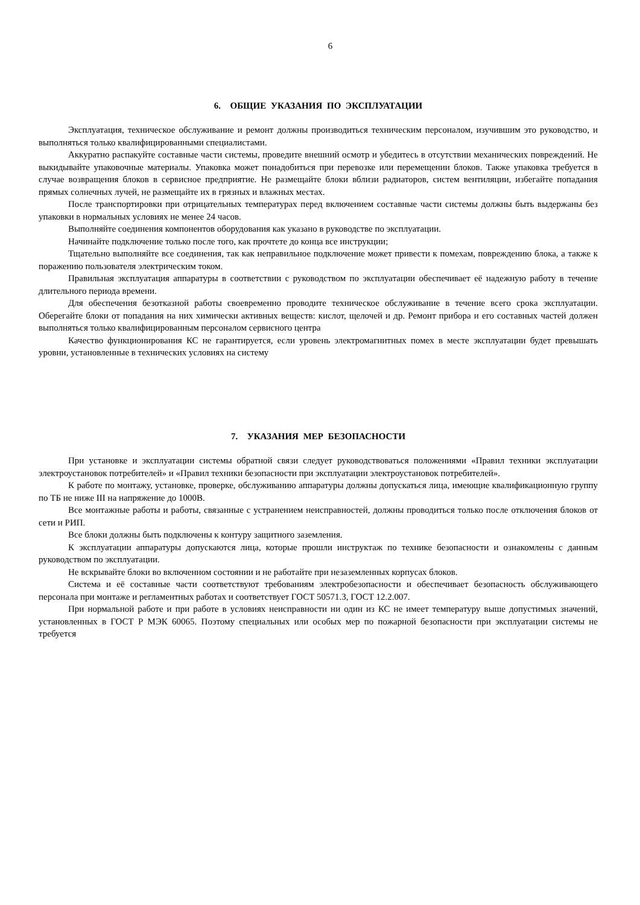6
6. ОБЩИЕ УКАЗАНИЯ ПО ЭКСПЛУАТАЦИИ
Эксплуатация, техническое обслуживание и ремонт должны производиться техническим персоналом, изучившим это руководство, и выполняться только квалифицированными специалистами.
Аккуратно распакуйте составные части системы, проведите внешний осмотр и убедитесь в отсутствии механических повреждений. Не выкидывайте упаковочные материалы. Упаковка может понадобиться при перевозке или перемещении блоков. Также упаковка требуется в случае возвращения блоков в сервисное предприятие. Не размещайте блоки вблизи радиаторов, систем вентиляции, избегайте попадания прямых солнечных лучей, не размещайте их в грязных и влажных местах.
После транспортировки при отрицательных температурах перед включением составные части системы должны быть выдержаны без упаковки в нормальных условиях не менее 24 часов.
Выполняйте соединения компонентов оборудования как указано в руководстве по эксплуатации.
Начинайте подключение только после того, как прочтете до конца все инструкции;
Тщательно выполняйте все соединения, так как неправильное подключение может привести к помехам, повреждению блока, а также к поражению пользователя электрическим током.
Правильная эксплуатация аппаратуры в соответствии с руководством по эксплуатации обеспечивает её надежную работу в течение длительного периода времени.
Для обеспечения безотказной работы своевременно проводите техническое обслуживание в течение всего срока эксплуатации. Оберегайте блоки от попадания на них химически активных веществ: кислот, щелочей и др. Ремонт прибора и его составных частей должен выполняться только квалифицированным персоналом сервисного центра
Качество функционирования КС не гарантируется, если уровень электромагнитных помех в месте эксплуатации будет превышать уровни, установленные в технических условиях на систему
7. УКАЗАНИЯ МЕР БЕЗОПАСНОСТИ
При установке и эксплуатации системы обратной связи следует руководствоваться положениями «Правил техники эксплуатации электроустановок потребителей» и «Правил техники безопасности при эксплуатации электроустановок потребителей».
К работе по монтажу, установке, проверке, обслуживанию аппаратуры должны допускаться лица, имеющие квалификационную группу по ТБ не ниже III на напряжение до 1000В.
Все монтажные работы и работы, связанные с устранением неисправностей, должны проводиться только после отключения блоков от сети и РИП.
Все блоки должны быть подключены к контуру защитного заземления.
К эксплуатации аппаратуры допускаются лица, которые прошли инструктаж по технике безопасности и ознакомлены с данным руководством по эксплуатации.
Не вскрывайте блоки во включенном состоянии и не работайте при незаземленных корпусах блоков.
Система и её составные части соответствуют требованиям электробезопасности и обеспечивает безопасность обслуживающего персонала при монтаже и регламентных работах и соответствует ГОСТ 50571.3, ГОСТ 12.2.007.
При нормальной работе и при работе в условиях неисправности ни один из КС не имеет температуру выше допустимых значений, установленных в ГОСТ Р МЭК 60065. Поэтому специальных или особых мер по пожарной безопасности при эксплуатации системы не требуется